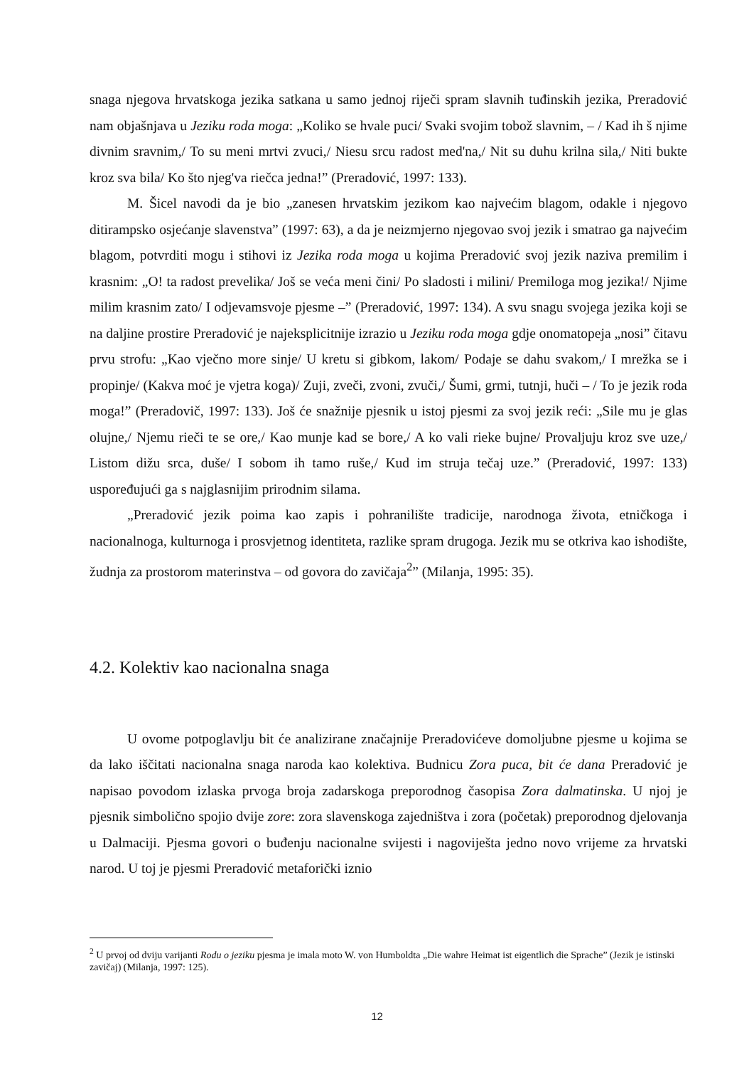snaga njegova hrvatskoga jezika satkana u samo jednoj riječi spram slavnih tuđinskih jezika, Preradović nam objašnjava u Jeziku roda moga: „Koliko se hvale puci/ Svaki svojim tobož slavnim, – / Kad ih š njime divnim sravnim,/ To su meni mrtvi zvuci,/ Niesu srcu radost med'na,/ Nit su duhu krilna sila,/ Niti bukte kroz sva bila/ Ko što njeg'va riečca jedna!” (Preradović, 1997: 133).
M. Šicel navodi da je bio „zanesen hrvatskim jezikom kao najvećim blagom, odakle i njegovo ditirampsko osjećanje slavenstva” (1997: 63), a da je neizmjerno njegovao svoj jezik i smatrao ga najvećim blagom, potvrditi mogu i stihovi iz Jezika roda moga u kojima Preradović svoj jezik naziva premilim i krasnim: „O! ta radost prevelika/ Još se veća meni čini/ Po sladosti i milini/ Premiloga mog jezika!/ Njime milim krasnim zato/ I odjevamsvoje pjesme –” (Preradović, 1997: 134). A svu snagu svojega jezika koji se na daljine prostire Preradović je najeksplicitnije izrazio u Jeziku roda moga gdje onomatopeja „nosi” čitavu prvu strofu: „Kao vječno more sinje/ U kretu si gibkom, lakom/ Podaje se dahu svakom,/ I mrežka se i propinje/ (Kakva moć je vjetra koga)/ Zuji, zveči, zvoni, zvuči,/ Šumi, grmi, tutnji, huči – / To je jezik roda moga!” (Preradovič, 1997: 133). Još će snažnije pjesnik u istoj pjesmi za svoj jezik reći: „Sile mu je glas olujne,/ Njemu rieči te se ore,/ Kao munje kad se bore,/ A ko vali rieke bujne/ Provaljuju kroz sve uze,/ Listom dižu srca, duše/ I sobom ih tamo ruše,/ Kud im struja tečaj uze.” (Preradović, 1997: 133) uspoređujući ga s najglasnijim prirodnim silama.
„Preradović jezik poima kao zapis i pohranilište tradicije, narodnoga života, etničkoga i nacionalnoga, kulturnoga i prosvjetnog identiteta, razlike spram drugoga. Jezik mu se otkriva kao ishodište, žudnja za prostorom materinstva – od govora do zavičaja<sup>2</sup>” (Milanja, 1995: 35).
4.2. Kolektiv kao nacionalna snaga
U ovome potpoglavlju bit će analizirane značajnije Preradovićeve domoljubne pjesme u kojima se da lako iščitati nacionalna snaga naroda kao kolektiva. Budnicu Zora puca, bit će dana Preradović je napisao povodom izlaska prvoga broja zadarskoga preporodnog časopisa Zora dalmatinska. U njoj je pjesnik simbolično spojio dvije zore: zora slavenskoga zajedništva i zora (početak) preporodnog djelovanja u Dalmaciji. Pjesma govori o buđenju nacionalne svijesti i nagoviješta jedno novo vrijeme za hrvatski narod. U toj je pjesmi Preradović metaforički iznio
<sup>2</sup> U prvoj od dviju varijanti Rodu o jeziku pjesma je imala moto W. von Humboldta „Die wahre Heimat ist eigentlich die Sprache” (Jezik je istinski zavičaj) (Milanja, 1997: 125).
12